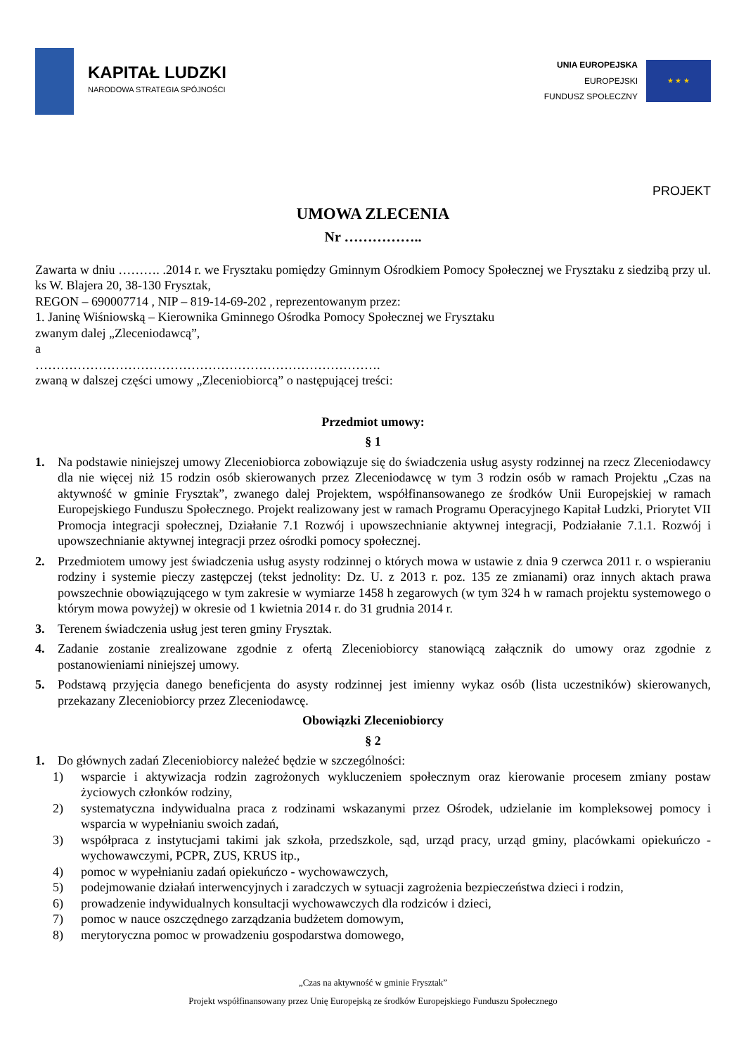KAPITAŁ LUDZKI
NARODOWA STRATEGIA SPÓJNOŚCI
UNIA EUROPEJSKA
EUROPEJSKI
FUNDUSZ SPOŁECZNY
★ ★ ★
PROJEKT
UMOWA ZLECENIA
Nr ……………..
Zawarta w dniu ………. .2014 r. we Frysztaku pomiędzy Gminnym Ośrodkiem Pomocy Społecznej we Frysztaku z siedzibą przy ul. ks W. Blajera 20, 38-130 Frysztak,
REGON – 690007714 , NIP – 819-14-69-202 , reprezentowanym przez:
1. Janinę Wiśniowską – Kierownika Gminnego Ośrodka Pomocy Społecznej we Frysztaku
zwanym dalej „Zleceniodawcą”,
a
……………………………………………………………………….
zwaną w dalszej części umowy „Zleceniobiorcą” o następującej treści:
Przedmiot umowy:
§ 1
1. Na podstawie niniejszej umowy Zleceniobiorca zobowiązuje się do świadczenia usług asysty rodzinnej na rzecz Zleceniodawcy dla nie więcej niż 15 rodzin osób skierowanych przez Zleceniodawcę w tym 3 rodzin osób w ramach Projektu „Czas na aktywność w gminie Frysztak”, zwanego dalej Projektem, współfinansowanego ze środków Unii Europejskiej w ramach Europejskiego Funduszu Społecznego. Projekt realizowany jest w ramach Programu Operacyjnego Kapitał Ludzki, Priorytet VII Promocja integracji społecznej, Działanie 7.1 Rozwój i upowszechnianie aktywnej integracji, Podziałanie 7.1.1. Rozwój i upowszechnianie aktywnej integracji przez ośrodki pomocy społecznej.
2. Przedmiotem umowy jest świadczenia usług asysty rodzinnej o których mowa w ustawie z dnia 9 czerwca 2011 r. o wspieraniu rodziny i systemie pieczy zastępczej (tekst jednolity: Dz. U. z 2013 r. poz. 135 ze zmianami) oraz innych aktach prawa powszechnie obowiązującego w tym zakresie w wymiarze 1458 h zegarowych (w tym 324 h w ramach projektu systemowego o którym mowa powyżej) w okresie od 1 kwietnia 2014 r. do 31 grudnia 2014 r.
3. Terenem świadczenia usług jest teren gminy Frysztak.
4. Zadanie zostanie zrealizowane zgodnie z ofertą Zleceniobiorcy stanowiącą załącznik do umowy oraz zgodnie z postanowieniami niniejszej umowy.
5. Podstawą przyjęcia danego beneficjenta do asysty rodzinnej jest imienny wykaz osób (lista uczestników) skierowanych, przekazany Zleceniobiorcy przez Zleceniodawcę.
Obowiązki Zleceniobiorcy
§ 2
1. Do głównych zadań Zleceniobiorcy należeć będzie w szczególności:
1) wsparcie i aktywizacja rodzin zagrożonych wykluczeniem społecznym oraz kierowanie procesem zmiany postaw życiowych członków rodziny,
2) systematyczna indywidualna praca z rodzinami wskazanymi przez Ośrodek, udzielanie im kompleksowej pomocy i wsparcia w wypełnianiu swoich zadań,
3) współpraca z instytucjami takimi jak szkoła, przedszkole, sąd, urząd pracy, urząd gminy, placówkami opiekuńczo - wychowawczymi, PCPR, ZUS, KRUS itp.,
4) pomoc w wypełnianiu zadań opiekuńczo - wychowawczych,
5) podejmowanie działań interwencyjnych i zaradczych w sytuacji zagrożenia bezpieczeństwa dzieci i rodzin,
6) prowadzenie indywidualnych konsultacji wychowawczych dla rodziców i dzieci,
7) pomoc w nauce oszczędnego zarządzania budżetem domowym,
8) merytoryczna pomoc w prowadzeniu gospodarstwa domowego,
„Czas na aktywność w gminie Frysztak”
Projekt współfinansowany przez Unię Europejską ze środków Europejskiego Funduszu Społecznego